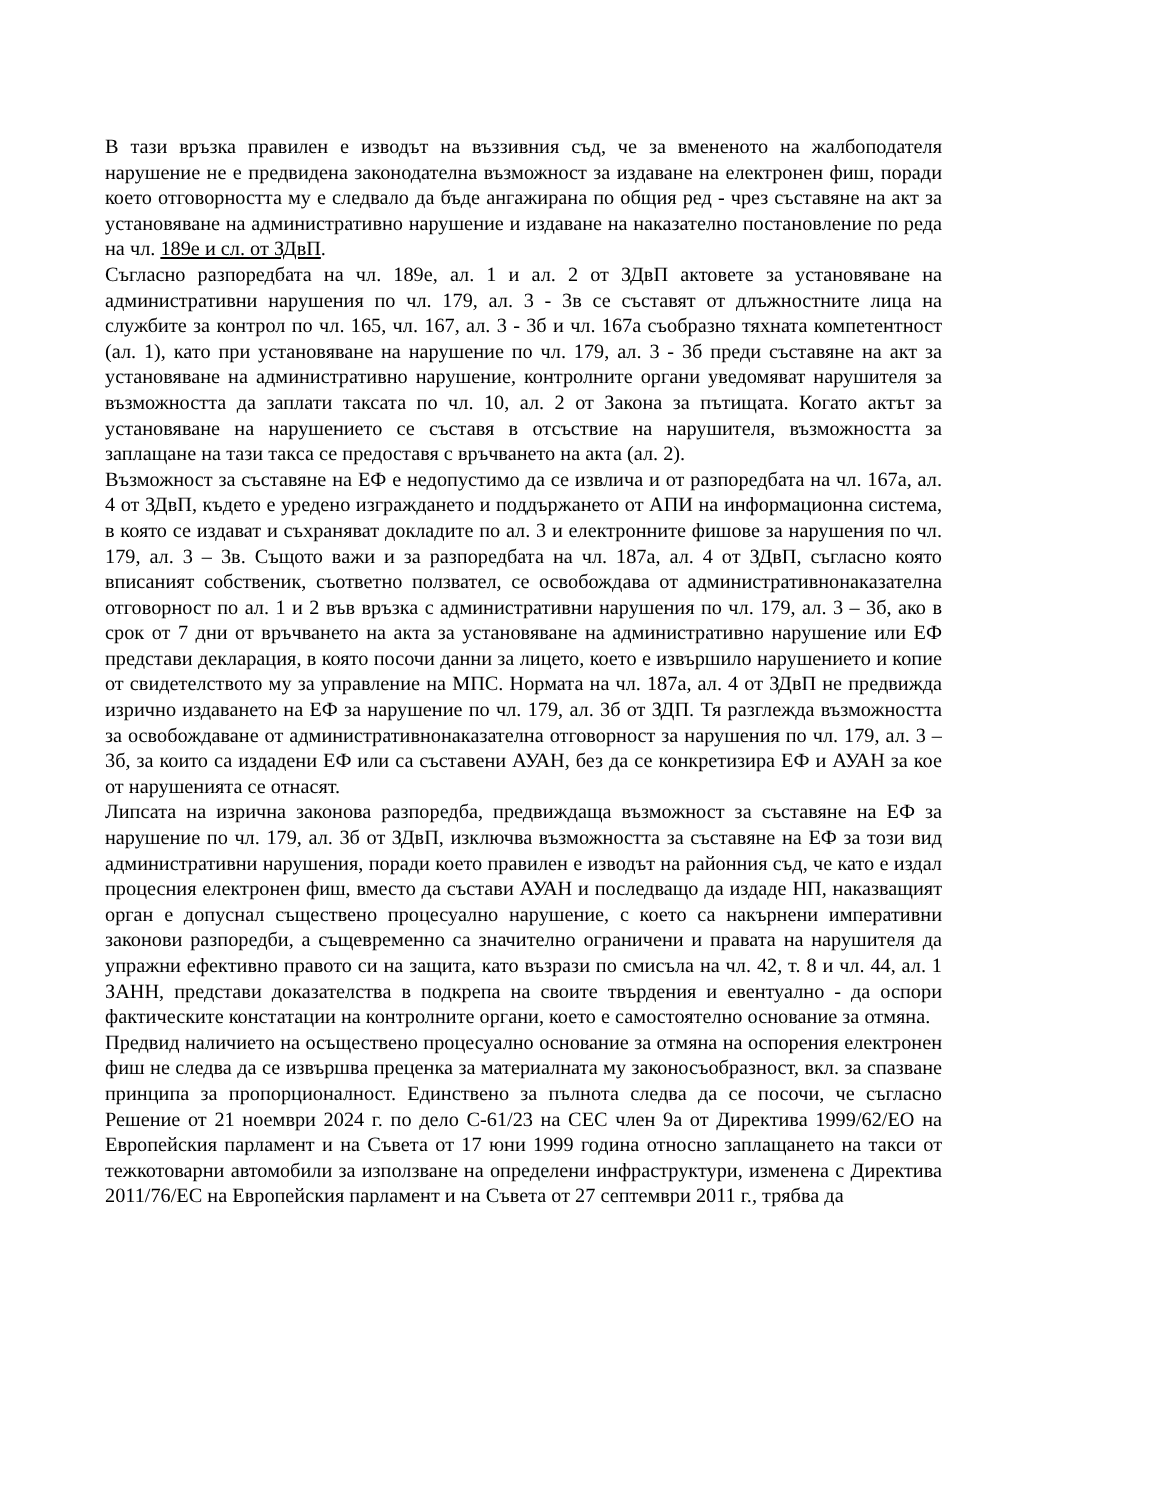В тази връзка правилен е изводът на въззивния съд, че за вмененото на жалбоподателя нарушение не е предвидена законодателна възможност за издаване на електронен фиш, поради което отговорността му е следвало да бъде ангажирана по общия ред - чрез съставяне на акт за установяване на административно нарушение и издаване на наказателно постановление по реда на чл. 189е и сл. от ЗДвП.
Съгласно разпоредбата на чл. 189е, ал. 1 и ал. 2 от ЗДвП актовете за установяване на административни нарушения по чл. 179, ал. 3 - 3в се съставят от длъжностните лица на службите за контрол по чл. 165, чл. 167, ал. 3 - 3б и чл. 167а съобразно тяхната компетентност (ал. 1), като при установяване на нарушение по чл. 179, ал. 3 - 3б преди съставяне на акт за установяване на административно нарушение, контролните органи уведомяват нарушителя за възможността да заплати таксата по чл. 10, ал. 2 от Закона за пътищата. Когато актът за установяване на нарушението се съставя в отсъствие на нарушителя, възможността за заплащане на тази такса се предоставя с връчването на акта (ал. 2).
Възможност за съставяне на ЕФ е недопустимо да се извлича и от разпоредбата на чл. 167а, ал. 4 от ЗДвП, където е уредено изграждането и поддържането от АПИ на информационна система, в която се издават и съхраняват докладите по ал. 3 и електронните фишове за нарушения по чл. 179, ал. 3 – 3в. Същото важи и за разпоредбата на чл. 187а, ал. 4 от ЗДвП, съгласно която вписаният собственик, съответно ползвател, се освобождава от административнонаказателна отговорност по ал. 1 и 2 във връзка с административни нарушения по чл. 179, ал. 3 – 3б, ако в срок от 7 дни от връчването на акта за установяване на административно нарушение или ЕФ представи декларация, в която посочи данни за лицето, което е извършило нарушението и копие от свидетелството му за управление на МПС. Нормата на чл. 187а, ал. 4 от ЗДвП не предвижда изрично издаването на ЕФ за нарушение по чл. 179, ал. 3б от ЗДП. Тя разглежда възможността за освобождаване от административнонаказателна отговорност за нарушения по чл. 179, ал. 3 – 3б, за които са издадени ЕФ или са съставени АУАН, без да се конкретизира ЕФ и АУАН за кое от нарушенията се отнасят.
Липсата на изрична законова разпоредба, предвиждаща възможност за съставяне на ЕФ за нарушение по чл. 179, ал. 3б от ЗДвП, изключва възможността за съставяне на ЕФ за този вид административни нарушения, поради което правилен е изводът на районния съд, че като е издал процесния електронен фиш, вместо да състави АУАН и последващо да издаде НП, наказващият орган е допуснал съществено процесуално нарушение, с което са накърнени императивни законови разпоредби, а същевременно са значително ограничени и правата на нарушителя да упражни ефективно правото си на защита, като възрази по смисъла на чл. 42, т. 8 и чл. 44, ал. 1 ЗАНН, представи доказателства в подкрепа на своите твърдения и евентуално - да оспори фактическите констатации на контролните органи, което е самостоятелно основание за отмяна.
Предвид наличието на осъществено процесуално основание за отмяна на оспорения електронен фиш не следва да се извършва преценка за материалната му законосъобразност, вкл. за спазване принципа за пропорционалност. Единствено за пълнота следва да се посочи, че съгласно Решение от 21 ноември 2024 г. по дело C-61/23 на СЕС член 9а от Директива 1999/62/ЕО на Европейския парламент и на Съвета от 17 юни 1999 година относно заплащането на такси от тежкотоварни автомобили за използване на определени инфраструктури, изменена с Директива 2011/76/ЕС на Европейския парламент и на Съвета от 27 септември 2011 г., трябва да